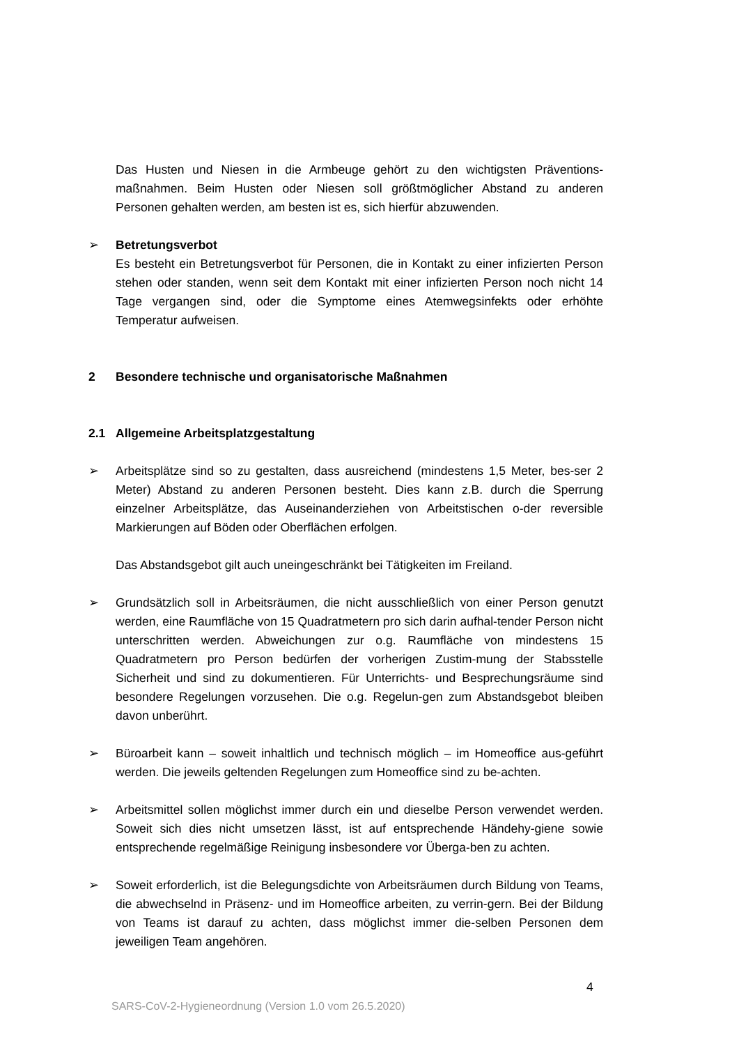Das Husten und Niesen in die Armbeuge gehört zu den wichtigsten Präventions-maßnahmen. Beim Husten oder Niesen soll größtmöglicher Abstand zu anderen Personen gehalten werden, am besten ist es, sich hierfür abzuwenden.
➢ Betretungsverbot
Es besteht ein Betretungsverbot für Personen, die in Kontakt zu einer infizierten Person stehen oder standen, wenn seit dem Kontakt mit einer infizierten Person noch nicht 14 Tage vergangen sind, oder die Symptome eines Atemwegsinfekts oder erhöhte Temperatur aufweisen.
2 Besondere technische und organisatorische Maßnahmen
2.1 Allgemeine Arbeitsplatzgestaltung
➢ Arbeitsplätze sind so zu gestalten, dass ausreichend (mindestens 1,5 Meter, bes-ser 2 Meter) Abstand zu anderen Personen besteht. Dies kann z.B. durch die Sperrung einzelner Arbeitsplätze, das Auseinanderziehen von Arbeitstischen o-der reversible Markierungen auf Böden oder Oberflächen erfolgen.
Das Abstandsgebot gilt auch uneingeschränkt bei Tätigkeiten im Freiland.
➢ Grundsätzlich soll in Arbeitsräumen, die nicht ausschließlich von einer Person genutzt werden, eine Raumfläche von 15 Quadratmetern pro sich darin aufhal-tender Person nicht unterschritten werden. Abweichungen zur o.g. Raumfläche von mindestens 15 Quadratmetern pro Person bedürfen der vorherigen Zustim-mung der Stabsstelle Sicherheit und sind zu dokumentieren. Für Unterrichts- und Besprechungsräume sind besondere Regelungen vorzusehen. Die o.g. Regelun-gen zum Abstandsgebot bleiben davon unberührt.
➢ Büroarbeit kann – soweit inhaltlich und technisch möglich – im Homeoffice aus-geführt werden. Die jeweils geltenden Regelungen zum Homeoffice sind zu be-achten.
➢ Arbeitsmittel sollen möglichst immer durch ein und dieselbe Person verwendet werden. Soweit sich dies nicht umsetzen lässt, ist auf entsprechende Händehy-giene sowie entsprechende regelmäßige Reinigung insbesondere vor Überga-ben zu achten.
➢ Soweit erforderlich, ist die Belegungsdichte von Arbeitsräumen durch Bildung von Teams, die abwechselnd in Präsenz- und im Homeoffice arbeiten, zu verrin-gern. Bei der Bildung von Teams ist darauf zu achten, dass möglichst immer die-selben Personen dem jeweiligen Team angehören.
4
SARS-CoV-2-Hygieneordnung (Version 1.0 vom 26.5.2020)